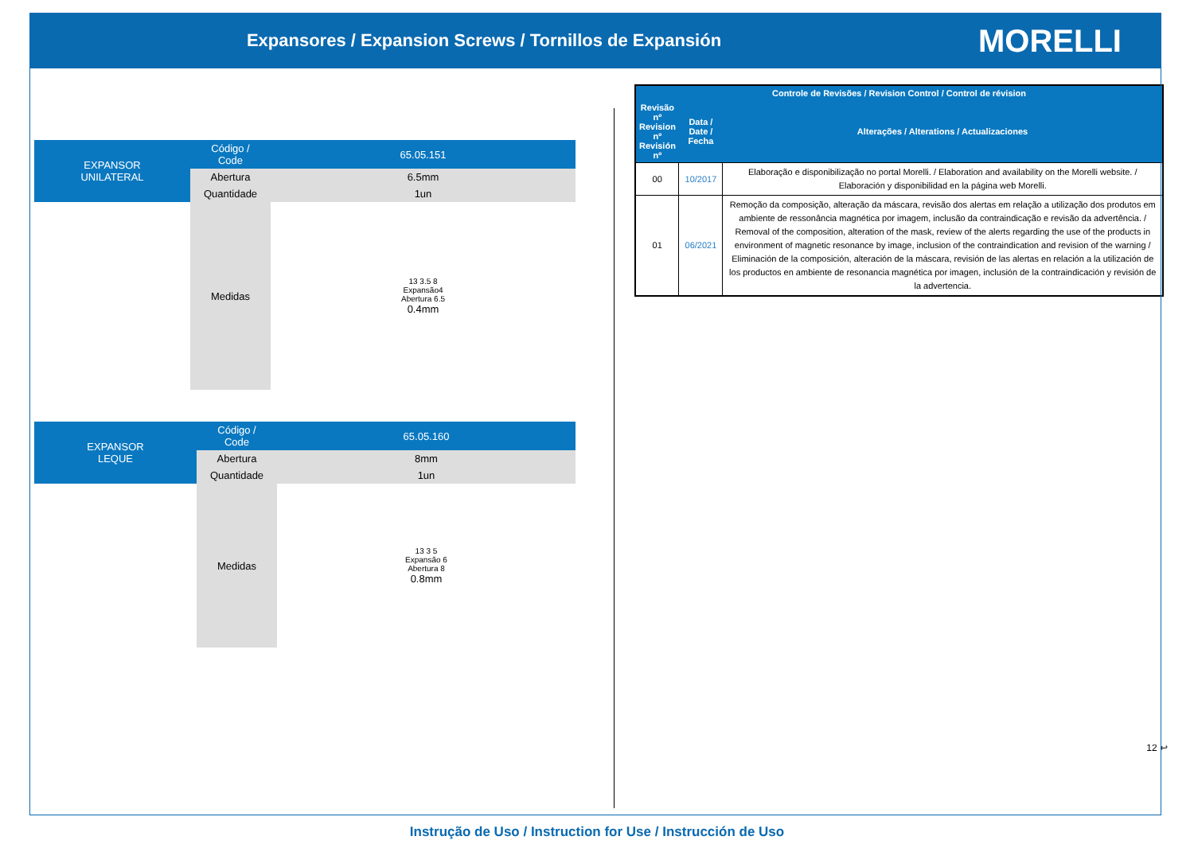Expansores / Expansion Screws / Tornillos de Expansión
MORELLI
| EXPANSOR UNILATERAL | Código / Code | 65.05.151 |
| | Abertura | 6.5mm |
| | Quantidade | 1un |
| | Medidas | 13 3.5 8 Expansão4 Abertura 6.5 0.4mm |
| EXPANSOR LEQUE | Código / Code | 65.05.160 |
| | Abertura | 8mm |
| | Quantidade | 1un |
| | Medidas | 13 3 5 Expansão 6 Abertura 8 0.8mm |
| Controle de Revisões / Revision Control / Control de révision | | |
| --- | --- | --- |
| Revisão nº Revision nº Revisión nº | Data / Date / Fecha | Alterações / Alterations / Actualizaciones |
| 00 | 10/2017 | Elaboração e disponibilização no portal Morelli. / Elaboration and availability on the Morelli website. / Elaboración y disponibilidad en la página web Morelli. |
| 01 | 06/2021 | Remoção da composição, alteração da máscara, revisão dos alertas em relação a utilização dos produtos em ambiente de ressonância magnética por imagem, inclusão da contraindicação e revisão da advertência. / Removal of the composition, alteration of the mask, review of the alerts regarding the use of the products in environment of magnetic resonance by image, inclusion of the contraindication and revision of the warning / Eliminación de la composición, alteración de la máscara, revisión de las alertas en relación a la utilización de los productos en ambiente de resonancia magnética por imagen, inclusión de la contraindicación y revisión de la advertencia. |
12 ↩
Instrução de Uso / Instruction for Use / Instrucción de Uso